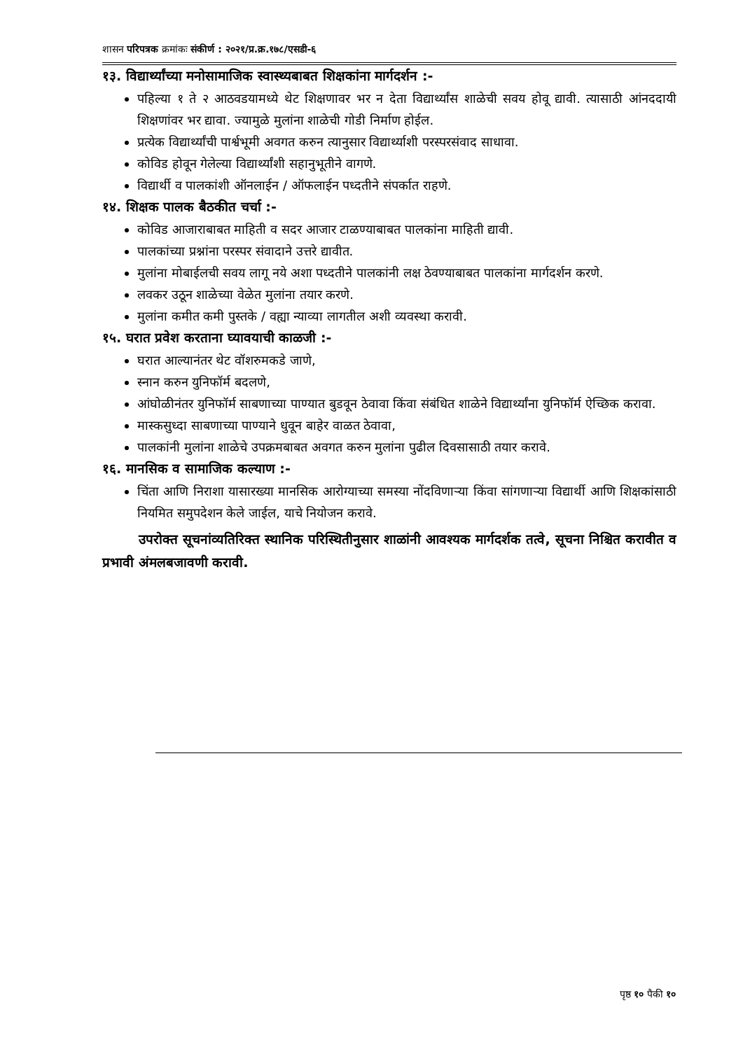शासन परिपत्रक क्रमांकः संकीर्ण : २०२१/प्र.क्र.१७८/एसडी-६
१३. विद्यार्थ्यांच्या मनोसामाजिक स्वास्थ्यबाबत शिक्षकांना मार्गदर्शन :-
पहिल्या १ ते २ आठवडयामध्ये थेट शिक्षणावर भर न देता विद्यार्थ्यांस शाळेची सवय होवू द्यावी. त्यासाठी आंनददायी शिक्षणांवर भर द्यावा. ज्यामुळे मुलांना शाळेची गोडी निर्माण होईल.
प्रत्येक विद्यार्थ्यांची पार्श्वभूमी अवगत करुन त्यानुसार विद्यार्थ्याशी परस्परसंवाद साधावा.
कोविड होवून गेलेल्या विद्यार्थ्यांशी सहानुभूतीने वागणे.
विद्यार्थी व पालकांशी ऑनलाईन / ऑफलाईन पध्दतीने संपर्कात राहणे.
१४. शिक्षक पालक बैठकीत चर्चा :-
कोविड आजाराबाबत माहिती व सदर आजार टाळण्याबाबत पालकांना माहिती द्यावी.
पालकांच्या प्रश्नांना परस्पर संवादाने उत्तरे द्यावीत.
मुलांना मोबाईलची सवय लागू नये अशा पध्दतीने पालकांनी लक्ष ठेवण्याबाबत पालकांना मार्गदर्शन करणे.
लवकर उठून शाळेच्या वेळेत मुलांना तयार करणे.
मुलांना कमीत कमी पुस्तके / वह्या न्याव्या लागतील अशी व्यवस्था करावी.
१५. घरात प्रवेश करताना घ्यावयाची काळजी :-
घरात आल्यानंतर थेट वॉशरुमकडे जाणे,
स्नान करुन युनिफॉर्म बदलणे,
आंघोळीनंतर युनिफॉर्म साबणाच्या पाण्यात बुडवून ठेवावा किंवा संबंधित शाळेने विद्यार्थ्यांना युनिफॉर्म ऐच्छिक करावा.
मास्कसुध्दा साबणाच्या पाण्याने धुवून बाहेर वाळत ठेवावा,
पालकांनी मुलांना शाळेचे उपक्रमबाबत अवगत करुन मुलांना पुढील दिवसासाठी तयार करावे.
१६. मानसिक व सामाजिक कल्याण :-
चिंता आणि निराशा यासारख्या मानसिक आरोग्याच्या समस्या नोंदविणाऱ्या किंवा सांगणाऱ्या विद्यार्थी आणि शिक्षकांसाठी नियमित समुपदेशन केले जाईल, याचे नियोजन करावे.
उपरोक्त सूचनांव्यतिरिक्त स्थानिक परिस्थितीनुसार शाळांनी आवश्यक मार्गदर्शक तत्वे, सूचना निश्चित करावीत व प्रभावी अंमलबजावणी करावी.
पृष्ठ १० पैकी १०